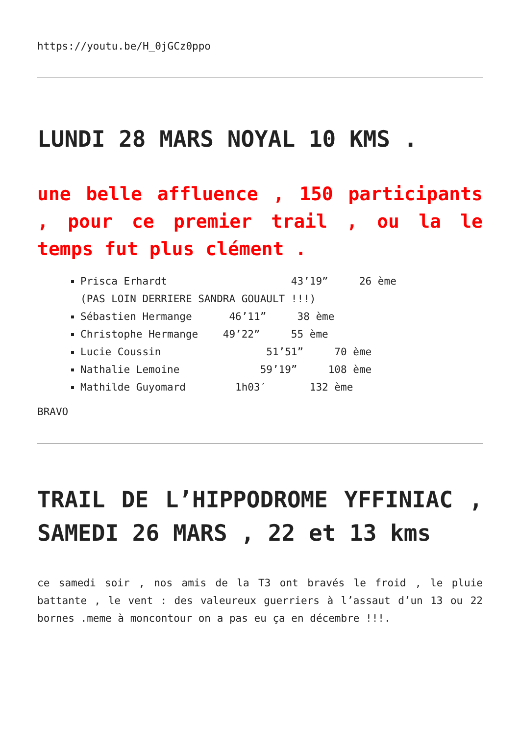https://youtu.be/H_0jGCz0ppo
LUNDI 28 MARS NOYAL 10 KMS .
une belle affluence , 150 participants , pour ce premier trail , ou la le temps fut plus clément .
Prisca Erhardt 43’19” 26 ème (PAS LOIN DERRIERE SANDRA GOUAULT !!!)
Sébastien Hermange 46’11” 38 ème
Christophe Hermange 49’22” 55 ème
Lucie Coussin 51’51” 70 ème
Nathalie Lemoine 59’19” 108 ème
Mathilde Guyomard 1h03′ 132 ème
BRAVO
TRAIL DE L’HIPPODROME YFFINIAC , SAMEDI 26 MARS , 22 et 13 kms
ce samedi soir , nos amis de la T3 ont bravés le froid , le pluie battante , le vent : des valeureux guerriers à l’assaut d’un 13 ou 22 bornes .meme à moncontour on a pas eu ça en décembre !!!.